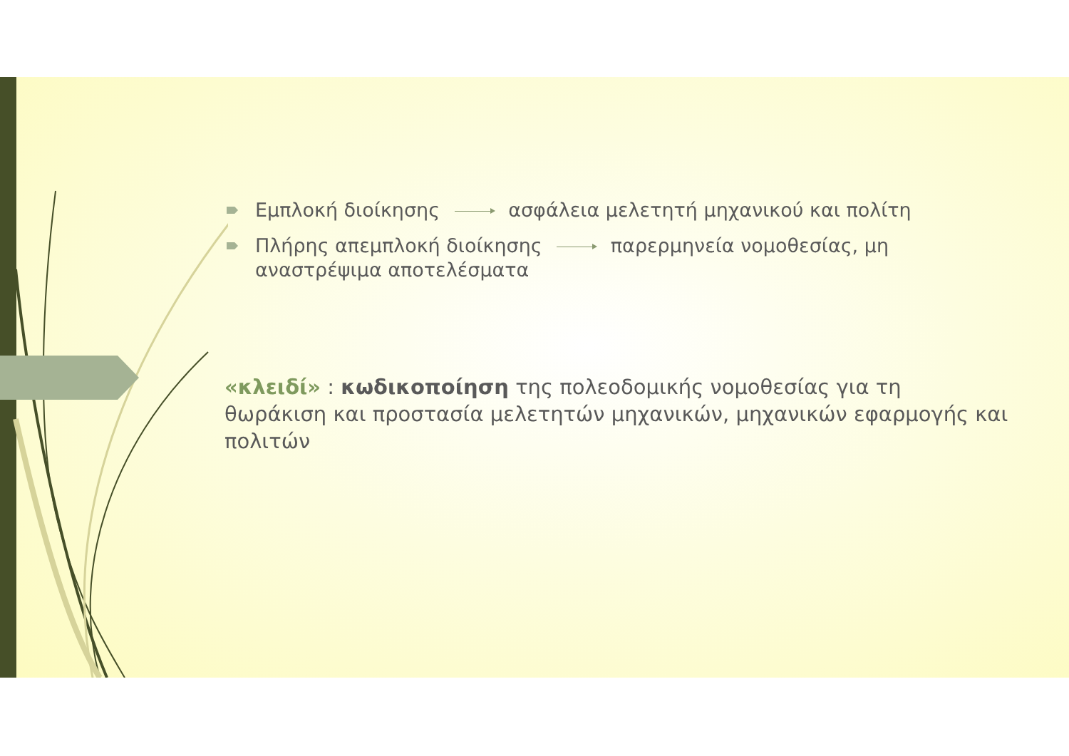Εμπλοκή διοίκησης ασφάλεια μελετητή μηχανικού και πολίτη
Πλήρης απεμπλοκή διοίκησης παρερμηνεία νομοθεσίας, μη αναστρέψιμα αποτελέσματα
«κλειδί» : κωδικοποίηση της πολεοδομικής νομοθεσίας για τη θωράκιση και προστασία μελετητών μηχανικών, μηχανικών εφαρμογής και πολιτών